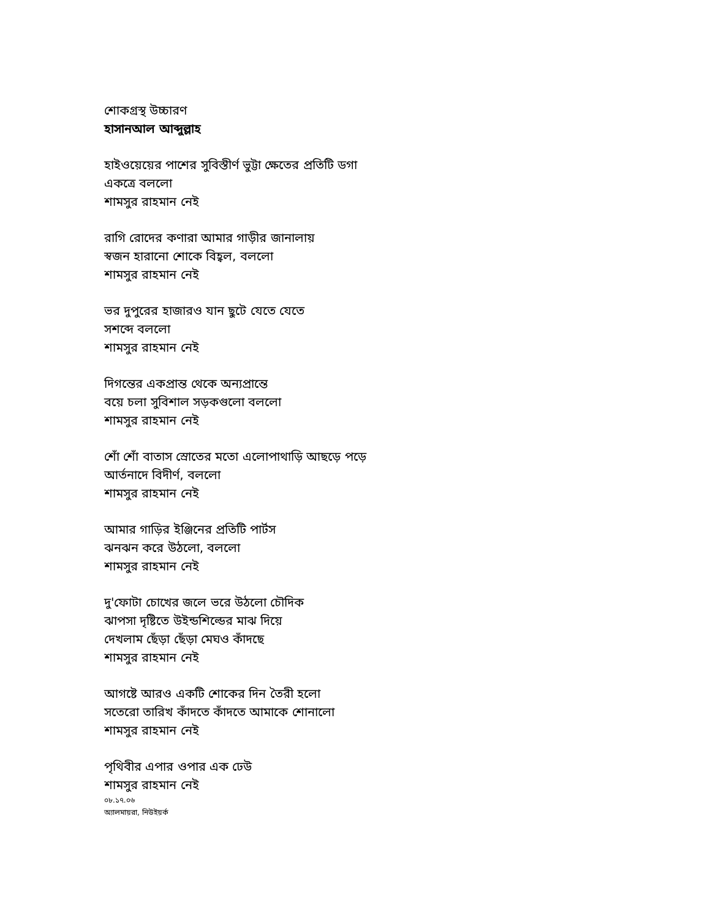শোকগ্রস্থ উচ্চারণ
হাসানআল আব্দুল্লাহ
হাইওয়েয়ের পাশের সুবিস্তীর্ণ ভুট্টা ক্ষেতের প্রতিটি ডগা
একত্রে বললো
শামসুর রাহমান নেই
রাগি রোদের কণারা আমার গাড়ীর জানালায়
স্বজন হারানো শোকে বিহ্বল, বললো
শামসুর রাহমান নেই
ভর দুপুরের হাজারও যান ছুটে যেতে যেতে
সশব্দে বললো
শামসুর রাহমান নেই
দিগন্তের একপ্রান্ত থেকে অন্যপ্রান্তে
বয়ে চলা সুবিশাল সড়কগুলো বললো
শামসুর রাহমান নেই
শোঁ শোঁ বাতাস স্রোতের মতো এলোপাথাড়ি আছড়ে পড়ে
আর্তনাদে বিদীর্ণ, বললো
শামসুর রাহমান নেই
আমার গাড়ির ইঞ্জিনের প্রতিটি পার্টস
ঝনঝন করে উঠলো, বললো
শামসুর রাহমান নেই
দু'ফোটা চোখের জলে ভরে উঠলো চৌদিক
ঝাপসা দৃষ্টিতে উইন্ডশিল্ডের মাঝ দিয়ে
দেখলাম ছেঁড়া ছেঁড়া মেঘও কাঁদছে
শামসুর রাহমান নেই
আগষ্টে আরও একটি শোকের দিন তৈরী হলো
সতেরো তারিখ কাঁদতে কাঁদতে আমাকে শোনালো
শামসুর রাহমান নেই
পৃথিবীর এপার ওপার এক ঢেউ
শামসুর রাহমান নেই
০৮.১৭.০৬
অ্যালমায়রা, নিউইয়র্ক